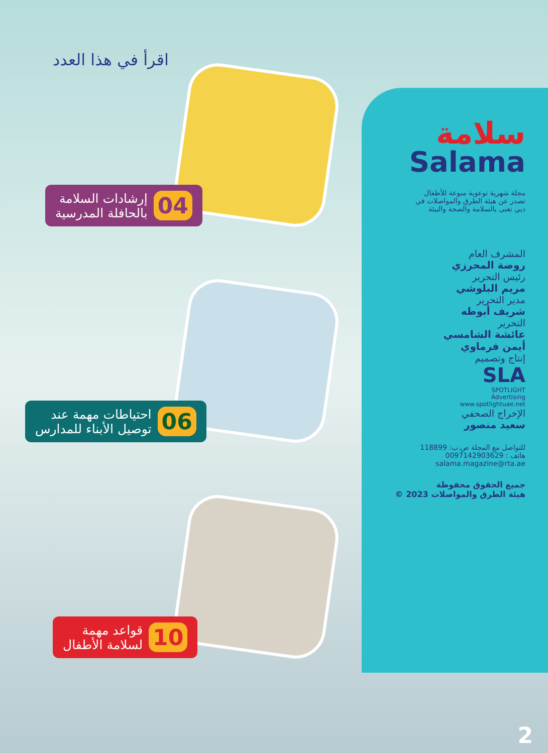اقرأ في هذا العدد
04 إرشادات السلامة
بالحافلة المدرسية
06 احتياطات مهمة عند
توصيل الأبناء للمدارس
10 قواعد مهمة
لسلامة الأطفال
سلامة
Salama
مجلة شهرية توعوية منوعة للأطفال
تصدر عن هيئة الطرق والمواصلات في
دبي تعنى بالسلامة والصحة والبيئة
المشرف العام
روضة المحرزي
رئيس التحرير
مريم البلوشي
مدير التحرير
شريف أبوطه
التحرير
عائشة الشامسي
أيمن فرماوي
إنتاج وتصميم
SLA
SPOTLIGHT
Advertising
www.spotlightuae.net
الإخراج الصحفي
سعيد منصور
للتواصل مع المجلة ص.ب: 118899
هاتف : 0097142903629
salama.magazine@rta.ae
جميع الحقوق محفوظة
هيئة الطرق والمواصلات 2023 ©
2